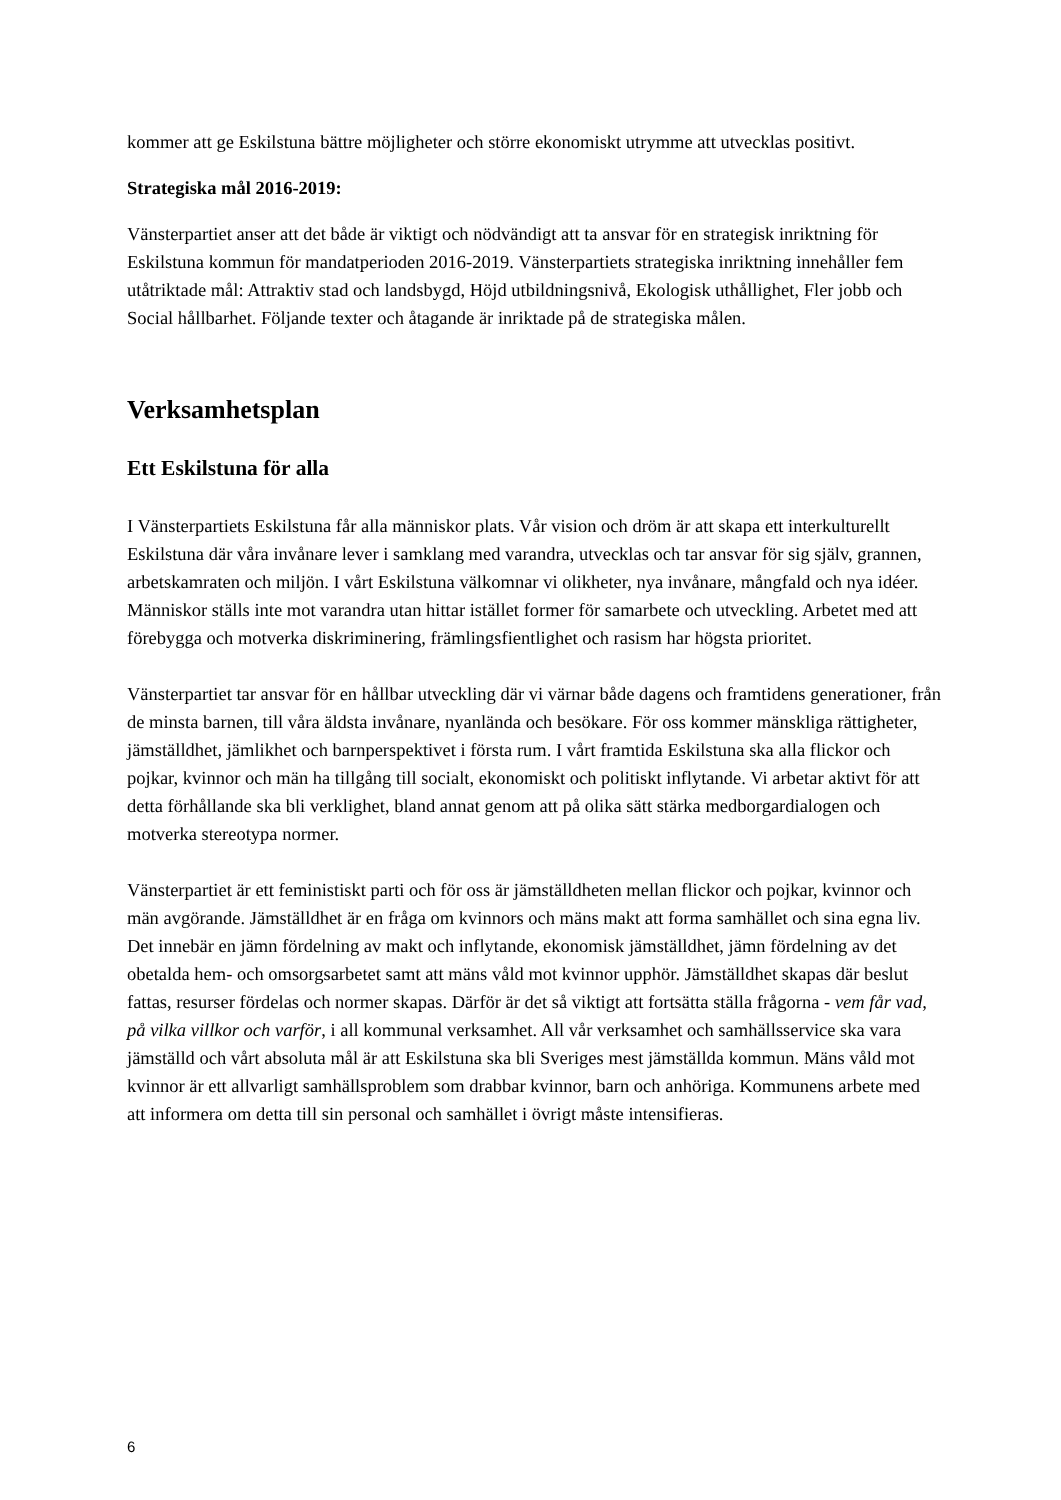kommer att ge Eskilstuna bättre möjligheter och större ekonomiskt utrymme att utvecklas positivt.
Strategiska mål 2016-2019:
Vänsterpartiet anser att det både är viktigt och nödvändigt att ta ansvar för en strategisk inriktning för Eskilstuna kommun för mandatperioden 2016-2019. Vänsterpartiets strategiska inriktning innehåller fem utåtriktade mål: Attraktiv stad och landsbygd, Höjd utbildningsnivå, Ekologisk uthållighet, Fler jobb och Social hållbarhet. Följande texter och åtagande är inriktade på de strategiska målen.
Verksamhetsplan
Ett Eskilstuna för alla
I Vänsterpartiets Eskilstuna får alla människor plats. Vår vision och dröm är att skapa ett interkulturellt Eskilstuna där våra invånare lever i samklang med varandra, utvecklas och tar ansvar för sig själv, grannen, arbetskamraten och miljön. I vårt Eskilstuna välkomnar vi olikheter, nya invånare, mångfald och nya idéer. Människor ställs inte mot varandra utan hittar istället former för samarbete och utveckling. Arbetet med att förebygga och motverka diskriminering, främlingsfientlighet och rasism har högsta prioritet.
Vänsterpartiet tar ansvar för en hållbar utveckling där vi värnar både dagens och framtidens generationer, från de minsta barnen, till våra äldsta invånare, nyanlända och besökare. För oss kommer mänskliga rättigheter, jämställdhet, jämlikhet och barnperspektivet i första rum. I vårt framtida Eskilstuna ska alla flickor och pojkar, kvinnor och män ha tillgång till socialt, ekonomiskt och politiskt inflytande. Vi arbetar aktivt för att detta förhållande ska bli verklighet, bland annat genom att på olika sätt stärka medborgardialogen och motverka stereotypa normer.
Vänsterpartiet är ett feministiskt parti och för oss är jämställdheten mellan flickor och pojkar, kvinnor och män avgörande. Jämställdhet är en fråga om kvinnors och mäns makt att forma samhället och sina egna liv. Det innebär en jämn fördelning av makt och inflytande, ekonomisk jämställdhet, jämn fördelning av det obetalda hem- och omsorgsarbetet samt att mäns våld mot kvinnor upphör. Jämställdhet skapas där beslut fattas, resurser fördelas och normer skapas. Därför är det så viktigt att fortsätta ställa frågorna - vem får vad, på vilka villkor och varför, i all kommunal verksamhet. All vår verksamhet och samhällsservice ska vara jämställd och vårt absoluta mål är att Eskilstuna ska bli Sveriges mest jämställda kommun. Mäns våld mot kvinnor är ett allvarligt samhällsproblem som drabbar kvinnor, barn och anhöriga. Kommunens arbete med att informera om detta till sin personal och samhället i övrigt måste intensifieras.
6